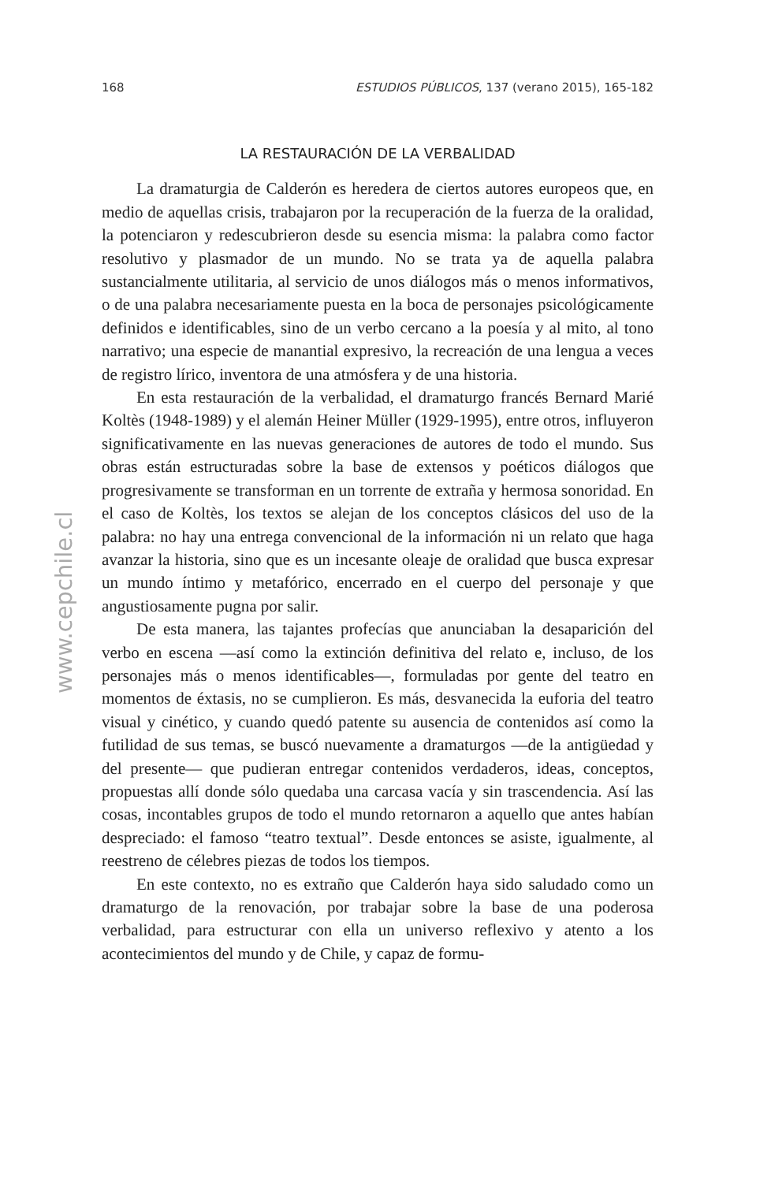168 ESTUDIOS PÚBLICOS, 137 (verano 2015), 165-182
www.cepchile.cl
LA RESTAURACIÓN DE LA VERBALIDAD
La dramaturgia de Calderón es heredera de ciertos autores europeos que, en medio de aquellas crisis, trabajaron por la recuperación de la fuerza de la oralidad, la potenciaron y redescubrieron desde su esencia misma: la palabra como factor resolutivo y plasmador de un mundo. No se trata ya de aquella palabra sustancialmente utilitaria, al servicio de unos diálogos más o menos informativos, o de una palabra necesariamente puesta en la boca de personajes psicológicamente definidos e identificables, sino de un verbo cercano a la poesía y al mito, al tono narrativo; una especie de manantial expresivo, la recreación de una lengua a veces de registro lírico, inventora de una atmósfera y de una historia.
En esta restauración de la verbalidad, el dramaturgo francés Bernard Marié Koltès (1948-1989) y el alemán Heiner Müller (1929-1995), entre otros, influyeron significativamente en las nuevas generaciones de autores de todo el mundo. Sus obras están estructuradas sobre la base de extensos y poéticos diálogos que progresivamente se transforman en un torrente de extraña y hermosa sonoridad. En el caso de Koltès, los textos se alejan de los conceptos clásicos del uso de la palabra: no hay una entrega convencional de la información ni un relato que haga avanzar la historia, sino que es un incesante oleaje de oralidad que busca expresar un mundo íntimo y metafórico, encerrado en el cuerpo del personaje y que angustiosamente pugna por salir.
De esta manera, las tajantes profecías que anunciaban la desaparición del verbo en escena —así como la extinción definitiva del relato e, incluso, de los personajes más o menos identificables—, formuladas por gente del teatro en momentos de éxtasis, no se cumplieron. Es más, desvanecida la euforia del teatro visual y cinético, y cuando quedó patente su ausencia de contenidos así como la futilidad de sus temas, se buscó nuevamente a dramaturgos —de la antigüedad y del presente— que pudieran entregar contenidos verdaderos, ideas, conceptos, propuestas allí donde sólo quedaba una carcasa vacía y sin trascendencia. Así las cosas, incontables grupos de todo el mundo retornaron a aquello que antes habían despreciado: el famoso “teatro textual”. Desde entonces se asiste, igualmente, al reestreno de célebres piezas de todos los tiempos.
En este contexto, no es extraño que Calderón haya sido saludado como un dramaturgo de la renovación, por trabajar sobre la base de una poderosa verbalidad, para estructurar con ella un universo reflexivo y atento a los acontecimientos del mundo y de Chile, y capaz de formu-